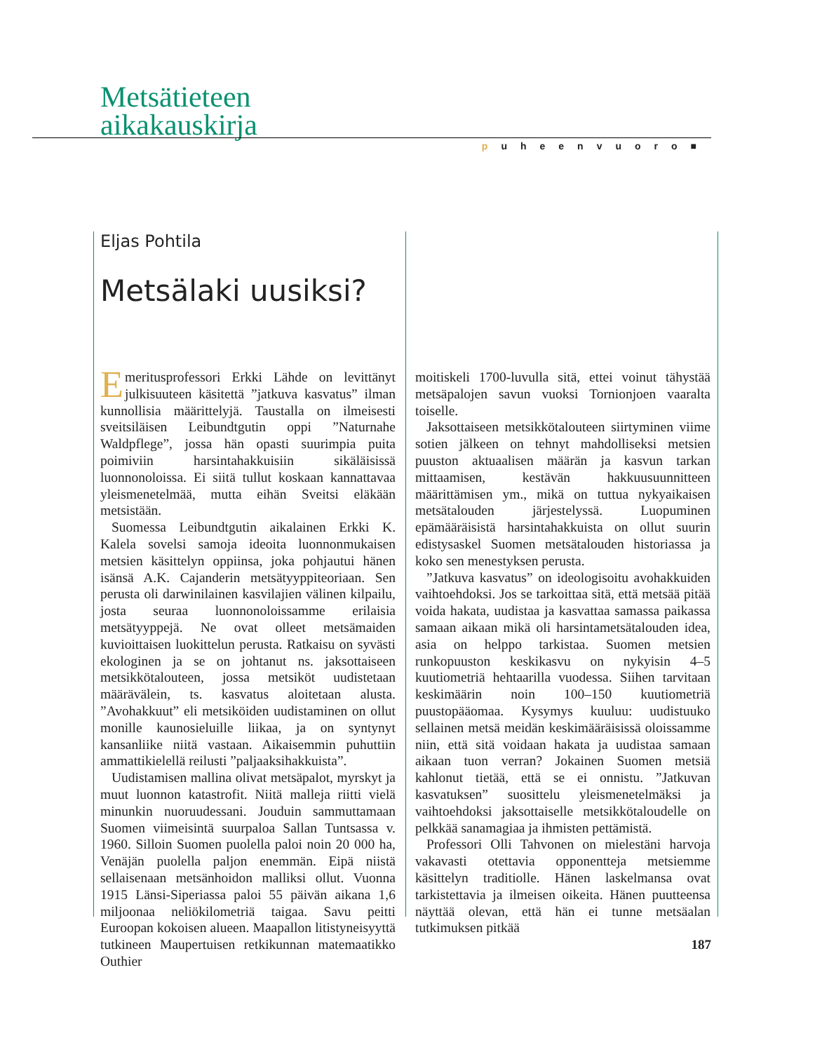Metsätieteen
aikakauskirja
puheenvuoro■
Eljas Pohtila
Metsälaki uusiksi?
Emeritusprofessori Erkki Lähde on levittänyt julkisuuteen käsitettä ”jatkuva kasvatus” ilman kunnollisia määrittelyjä. Taustalla on ilmeisesti sveitsiläisen Leibundtgutin oppi ”Naturnahe Waldpflege”, jossa hän opasti suurimpia puita poimiviin harsintahakkuisiin sikäläisissä luonnonoloissa. Ei siitä tullut koskaan kannattavaa yleismenetelmää, mutta eihän Sveitsi eläkään metsistään.
Suomessa Leibundtgutin aikalainen Erkki K. Kalela sovelsi samoja ideoita luonnonmukaisen metsien käsittelyn oppiinsa, joka pohjautui hänen isänsä A.K. Cajanderin metsätyyppiteoriaan. Sen perusta oli darwinilainen kasvilajien välinen kilpailu, josta seuraa luonnonoloissamme erilaisia metsätyyppejä. Ne ovat olleet metsämaiden kuvioittaisen luokittelun perusta. Ratkaisu on syvästi ekologinen ja se on johtanut ns. jaksottaiseen metsikkötalouteen, jossa metsiköt uudistetaan määrävälein, ts. kasvatus aloitetaan alusta. ”Avohakkuut” eli metsiköiden uudistaminen on ollut monille kaunosieluille liikaa, ja on syntynyt kansanliike niitä vastaan. Aikaisemmin puhuttiin ammattikielellä reilusti ”paljaaksihakkuista”.
Uudistamisen mallina olivat metsäpalot, myrskyt ja muut luonnon katastrofit. Niitä malleja riitti vielä minunkin nuoruudessani. Jouduin sammuttamaan Suomen viimeisintä suurpaloa Sallan Tuntsassa v. 1960. Silloin Suomen puolella paloi noin 20 000 ha, Venäjän puolella paljon enemmän. Eipä niistä sellaisenaan metsänhoidon malliksi ollut. Vuonna 1915 Länsi-Siperiassa paloi 55 päivän aikana 1,6 miljoonaa neliökilometriä taigaa. Savu peitti Euroopan kokoisen alueen. Maapallon litistyneisyyttä tutkineen Maupertuisen retkikunnan matemaatikko Outhier
moitiskeli 1700-luvulla sitä, ettei voinut tähystää metsäpalojen savun vuoksi Tornionjoen vaaralta toiselle.
Jaksottaiseen metsikkötalouteen siirtyminen viime sotien jälkeen on tehnyt mahdolliseksi metsien puuston aktuaalisen määrän ja kasvun tarkan mittaamisen, kestävän hakkuusuunnitteen määrittämisen ym., mikä on tuttua nykyaikaisen metsätalouden järjestelyssä. Luopuminen epämääräisistä harsintahakkuista on ollut suurin edistysaskel Suomen metsätalouden historiassa ja koko sen menestyksen perusta.
”Jatkuva kasvatus” on ideologisoitu avohakkuiden vaihtoehdoksi. Jos se tarkoittaa sitä, että metsää pitää voida hakata, uudistaa ja kasvattaa samassa paikassa samaan aikaan mikä oli harsintametsätalouden idea, asia on helppo tarkistaa. Suomen metsien runkopuuston keskikasvu on nykyisin 4–5 kuutiometriä hehtaarilla vuodessa. Siihen tarvitaan keskimäärin noin 100–150 kuutiometriä puustopääomaa. Kysymys kuuluu: uudistuuko sellainen metsä meidän keskimääräisissä oloissamme niin, että sitä voidaan hakata ja uudistaa samaan aikaan tuon verran? Jokainen Suomen metsiä kahlonut tietää, että se ei onnistu. ”Jatkuvan kasvatuksen” suosittelu yleismenetelmäksi ja vaihtoehdoksi jaksottaiselle metsikkötaloudelle on pelkkää sanamagiaa ja ihmisten pettämistä.
Professori Olli Tahvonen on mielestäni harvoja vakavasti otettavia opponentteja metsiemme käsittelyn traditiolle. Hänen laskelmansa ovat tarkistettavia ja ilmeisen oikeita. Hänen puutteensa näyttää olevan, että hän ei tunne metsäalan tutkimuksen pitkää
187